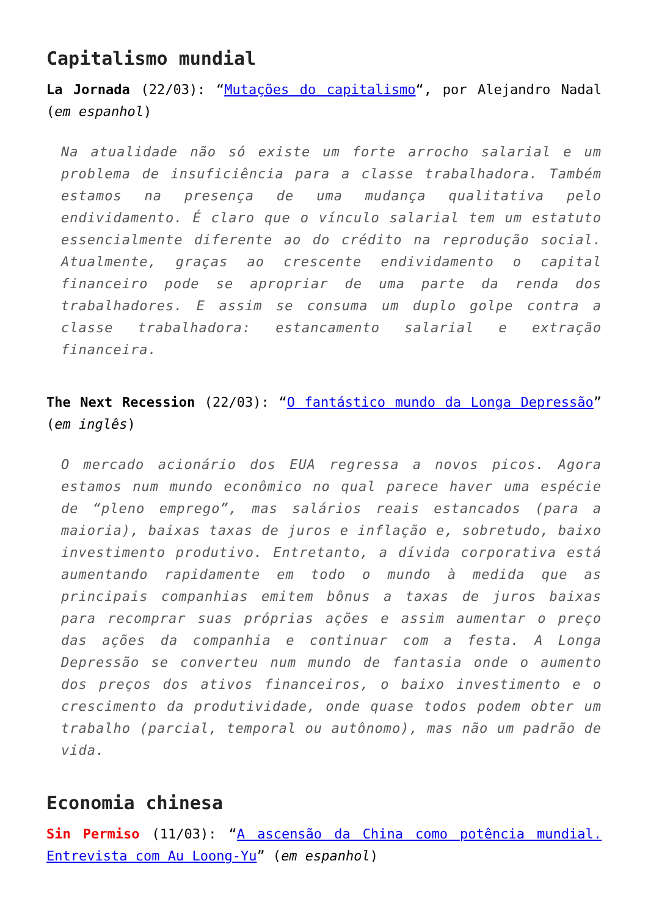Capitalismo mundial
La Jornada (22/03): “Mutações do capitalismo“, por Alejandro Nadal (em espanhol)
Na atualidade não só existe um forte arrocho salarial e um problema de insuficiência para a classe trabalhadora. Também estamos na presença de uma mudança qualitativa pelo endividamento. É claro que o vínculo salarial tem um estatuto essencialmente diferente ao do crédito na reprodução social. Atualmente, graças ao crescente endividamento o capital financeiro pode se apropriar de uma parte da renda dos trabalhadores. E assim se consuma um duplo golpe contra a classe trabalhadora: estancamento salarial e extração financeira.
The Next Recession (22/03): “O fantástico mundo da Longa Depressão” (em inglês)
O mercado acionário dos EUA regressa a novos picos. Agora estamos num mundo econômico no qual parece haver uma espécie de “pleno emprego”, mas salários reais estancados (para a maioria), baixas taxas de juros e inflação e, sobretudo, baixo investimento produtivo. Entretanto, a dívida corporativa está aumentando rapidamente em todo o mundo à medida que as principais companhias emitem bônus a taxas de juros baixas para recomprar suas próprias ações e assim aumentar o preço das ações da companhia e continuar com a festa. A Longa Depressão se converteu num mundo de fantasia onde o aumento dos preços dos ativos financeiros, o baixo investimento e o crescimento da produtividade, onde quase todos podem obter um trabalho (parcial, temporal ou autônomo), mas não um padrão de vida.
Economia chinesa
Sin Permiso (11/03): “A ascensão da China como potência mundial. Entrevista com Au Loong-Yu” (em espanhol)